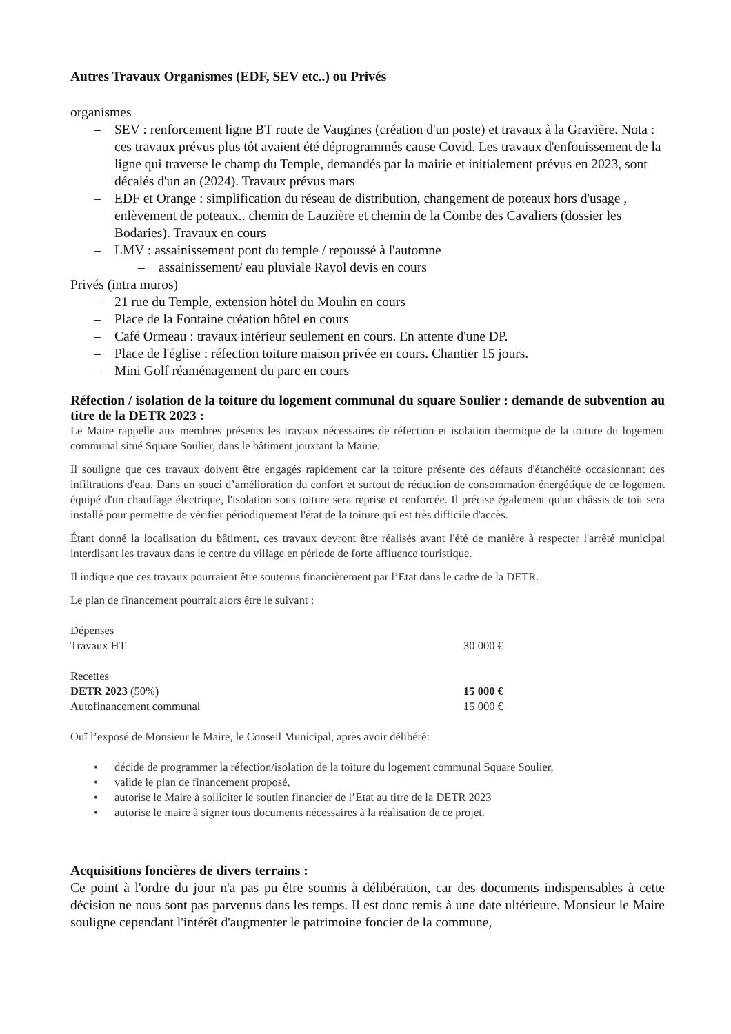Autres Travaux Organismes (EDF, SEV etc..) ou Privés
organismes
– SEV : renforcement ligne BT route de Vaugines (création d'un poste) et travaux à la Gravière. Nota : ces travaux prévus plus tôt avaient été déprogrammés cause Covid. Les travaux d'enfouissement de la ligne qui traverse le champ du Temple, demandés par la mairie et initialement prévus en 2023, sont décalés d'un an (2024). Travaux prévus mars
– EDF et Orange : simplification du réseau de distribution, changement de poteaux hors d'usage , enlèvement de poteaux.. chemin de Lauzière et chemin de la Combe des Cavaliers (dossier les Bodaries). Travaux en cours
– LMV : assainissement pont du temple / repoussé à l'automne
– assainissement/ eau pluviale Rayol devis en cours
Privés (intra muros)
– 21 rue du Temple, extension hôtel du Moulin en cours
– Place de la Fontaine création hôtel en cours
– Café Ormeau : travaux intérieur seulement en cours. En attente d'une DP.
– Place de l'église : réfection toiture maison privée en cours. Chantier 15 jours.
– Mini Golf réaménagement du parc en cours
Réfection / isolation de la toiture du logement communal du square Soulier : demande de subvention au titre de la DETR 2023 :
Le Maire rappelle aux membres présents les travaux nécessaires de réfection et isolation thermique de la toiture du logement communal situé Square Soulier, dans le bâtiment jouxtant la Mairie.
Il souligne que ces travaux doivent être engagés rapidement car la toiture présente des défauts d'étanchéité occasionnant des infiltrations d'eau. Dans un souci d’amélioration du confort et surtout de réduction de consommation énergétique de ce logement équipé d'un chauffage électrique, l'isolation sous toiture sera reprise et renforcée. Il précise également qu'un châssis de toit sera installé pour permettre de vérifier périodiquement l'état de la toiture qui est très difficile d'accès.
Étant donné la localisation du bâtiment, ces travaux devront être réalisés avant l'été de manière à respecter l'arrêté municipal interdisant les travaux dans le centre du village en période de forte affluence touristique.
Il indique que ces travaux pourraient être soutenus financièrement par l’Etat dans le cadre de la DETR.
Le plan de financement pourrait alors être le suivant :
| Dépenses | |
| Travaux HT | 30 000 € |
| Recettes | |
| DETR 2023 (50%) | 15 000 € |
| Autofinancement communal | 15 000 € |
Ouï l’exposé de Monsieur le Maire, le Conseil Municipal, après avoir délibéré:
• décide de programmer la réfection/isolation de la toiture du logement communal Square Soulier,
• valide le plan de financement proposé,
• autorise le Maire à solliciter le soutien financier de l’Etat au titre de la DETR 2023
• autorise le maire à signer tous documents nécessaires à la réalisation de ce projet.
Acquisitions foncières de divers terrains :
Ce point à l'ordre du jour n'a pas pu être soumis à délibération, car des documents indispensables à cette décision ne nous sont pas parvenus dans les temps. Il est donc remis à une date ultérieure. Monsieur le Maire souligne cependant l'intérêt d'augmenter le patrimoine foncier de la commune,